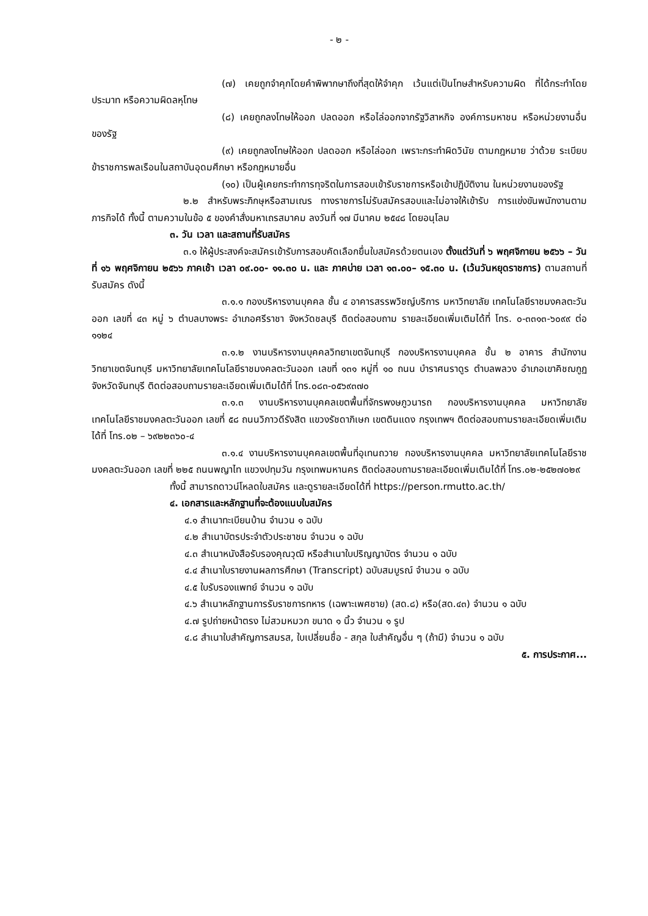- ๒ -
(๗) เคยถูกจำคุกโดยคำพิพากษาถึงที่สุดให้จำคุก เว้นแต่เป็นโทษสำหรับความผิด ที่ได้กระทำโดยประมาท หรือความผิดลหุโทษ
(๘) เคยถูกลงโทษให้ออก ปลดออก หรือไล่ออกจากรัฐวิสาหกิจ องค์การมหาชน หรือหน่วยงานอื่นของรัฐ
(๙) เคยถูกลงโทษให้ออก ปลดออก หรือไล่ออก เพราะกระทำผิดวินัย ตามกฎหมาย ว่าด้วย ระเบียบข้าราชการพลเรือนในสถาบันอุดมศึกษา หรือกฎหมายอื่น
(๑๐) เป็นผู้เคยกระทำการทุจริตในการสอบเข้ารับราชการหรือเข้าปฏิบัติงาน ในหน่วยงานของรัฐ
๒.๒ สำหรับพระภิกษุหรือสามเณร ทางราชการไม่รับสมัครสอบและไม่อาจให้เข้ารับ การแข่งขันพนักงานตามภารกิจได้ ทั้งนี้ ตามความในข้อ ๕ ของคำสั่งมหาเถรสมาคม ลงวันที่ ๑๗ มีนาคม ๒๕๔๘ โดยอนุโลม
๓. วัน เวลา และสถานที่รับสมัคร
๓.๑ ให้ผู้ประสงค์จะสมัครเข้ารับการสอบคัดเลือกยื่นใบสมัครด้วยตนเอง ตั้งแต่วันที่ ๖ พฤศจิกายน ๒๕๖๖ – วันที่ ๑๖ พฤศจิกายน ๒๕๖๖ ภาคเช้า เวลา ๐๙.๐๐- ๑๑.๓๐ น. และ ภาคบ่าย เวลา ๑๓.๐๐– ๑๕.๓๐ น. (เว้นวันหยุดราชการ) ตามสถานที่รับสมัคร ดังนี้
๓.๑.๑ กองบริหารงานบุคคล ชั้น ๔ อาคารสรรพวิชญ์บริการ มหาวิทยาลัย เทคโนโลยีราชมงคลตะวันออก เลขที่ ๔๓ หมู่ ๖ ตำบลบางพระ อำเภอศรีราชา จังหวัดชลบุรี ติดต่อสอบถาม รายละเอียดเพิ่มเติมได้ที่ โทร. ๐-๓๓๑๓-๖๐๙๙ ต่อ ๑๑๒๔
๓.๑.๒ งานบริหารงานบุคคลวิทยาเขตจันทบุรี กองบริหารงานบุคคล ชั้น ๒ อาคาร สำนักงานวิทยาเขตจันทบุรี มหาวิทยาลัยเทคโนโลยีราชมงคลตะวันออก เลขที่ ๑๓๑ หมู่ที่ ๑๐ ถนน บำราศนราดูร ตำบลพลวง อำเภอเขาคิชฌกูฏ จังหวัดจันทบุรี ติดต่อสอบถามรายละเอียดเพิ่มเติมได้ที่ โทร.๐๘๓-๐๕๖๙๓๗๐
๓.๑.๓ งานบริหารงานบุคคลเขตพื้นที่จักรพงษภูวนารถ กองบริหารงานบุคคล มหาวิทยาลัยเทคโนโลยีราชมงคลตะวันออก เลขที่ ๕๘ ถนนวิภาวดีรังสิต แขวงรัชดาภิเษก เขตดินแดง กรุงเทพฯ ติดต่อสอบถามรายละเอียดเพิ่มเติมได้ที่ โทร.๐๒ – ๖๙๒๒๓๖๐-๔
๓.๑.๔ งานบริหารงานบุคคลเขตพื้นที่อุเทนถวาย กองบริหารงานบุคคล มหาวิทยาลัยเทคโนโลยีราชมงคลตะวันออก เลขที่ ๒๒๕ ถนนพญาไท แขวงปทุมวัน กรุงเทพมหานคร ติดต่อสอบถามรายละเอียดเพิ่มเติมได้ที่ โทร.๐๒-๒๕๒๗๐๒๙
ทั้งนี้ สามารถดาวน์โหลดใบสมัคร และดูรายละเอียดได้ที่ https://person.rmutto.ac.th/
๔. เอกสารและหลักฐานที่จะต้องแนบใบสมัคร
๔.๑ สำเนาทะเบียนบ้าน จำนวน ๑ ฉบับ
๔.๒ สำเนาบัตรประจำตัวประชาชน จำนวน ๑ ฉบับ
๔.๓ สำเนาหนังสือรับรองคุณวุฒิ หรือสำเนาใบปริญญาบัตร จำนวน ๑ ฉบับ
๔.๔ สำเนาใบรายงานผลการศึกษา (Transcript) ฉบับสมบูรณ์ จำนวน ๑ ฉบับ
๔.๕ ใบรับรองแพทย์ จำนวน ๑ ฉบับ
๔.๖ สำเนาหลักฐานการรับราชการทหาร (เฉพาะเพศชาย) (สด.๘) หรือ(สด.๔๓) จำนวน ๑ ฉบับ
๔.๗ รูปถ่ายหน้าตรง ไม่สวมหมวก ขนาด ๑ นิ้ว จำนวน ๑ รูป
๔.๘ สำเนาใบสำคัญการสมรส, ใบเปลี่ยนชื่อ - สกุล ใบสำคัญอื่น ๆ (ถ้ามี) จำนวน ๑ ฉบับ
๕. การประกาศ...